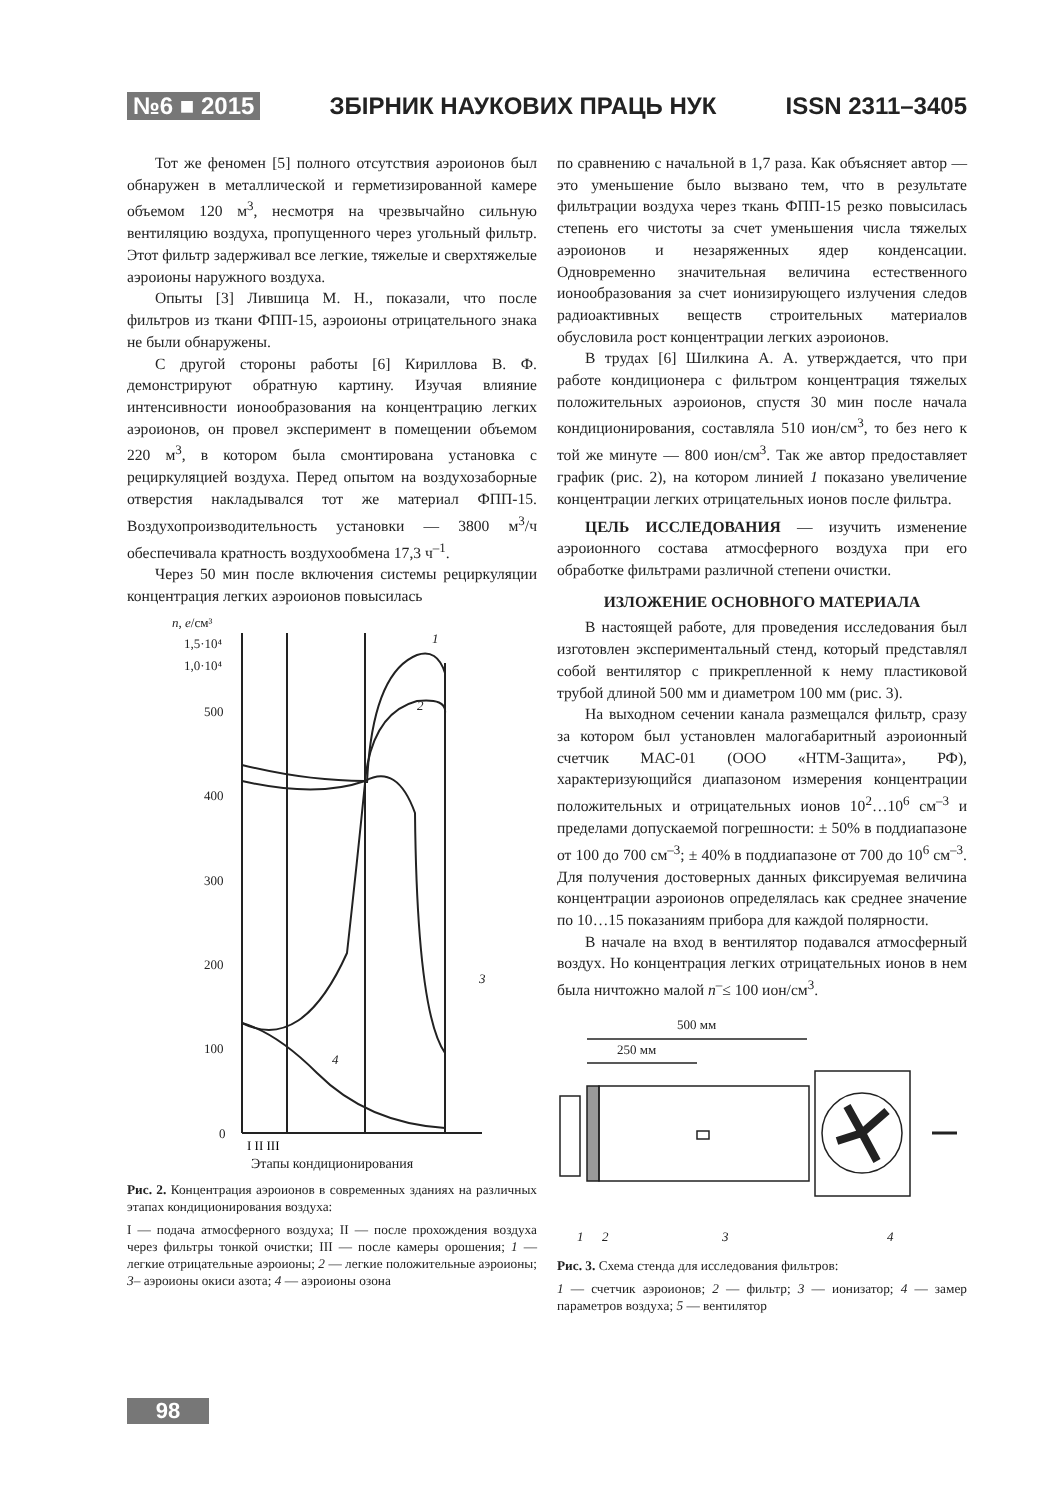№6 ■ 2015 ЗБІРНИК НАУКОВИХ ПРАЦЬ НУК ISSN 2311–3405
Тот же феномен [5] полного отсутствия аэроионов был обнаружен в металлической и герметизированной камере объемом 120 м<sup>3</sup>, несмотря на чрезвычайно сильную вентиляцию воздуха, пропущенного через угольный фильтр. Этот фильтр задерживал все легкие, тяжелые и сверхтяжелые аэроионы наружного воздуха.
Опыты [3] Лившица М. Н., показали, что после фильтров из ткани ФПП-15, аэроионы отрицательного знака не были обнаружены.
С другой стороны работы [6] Кириллова В. Ф. демонстрируют обратную картину. Изучая влияние интенсивности ионообразования на концентрацию легких аэроионов, он провел эксперимент в помещении объемом 220 м<sup>3</sup>, в котором была смонтирована установка с рециркуляцией воздуха. Перед опытом на воздухозаборные отверстия накладывался тот же материал ФПП-15. Воздухопроизводительность установки — 3800 м<sup>3</sup>/ч обеспечивала кратность воздухообмена 17,3 ч<sup>–1</sup>.
Через 50 мин после включения системы рециркуляции концентрация легких аэроионов повысилась
n, e/см³
1,5·10⁴
1,0·10⁴
500
400
300
200
100
0
1
2
3
4
I II III
Этапы кондиционирования
Рис. 2. Концентрация аэроионов в современных зданиях на различных этапах кондиционирования воздуха:
I — подача атмосферного воздуха; II — после прохождения воздуха через фильтры тонкой очистки; III — после камеры орошения; 1 — легкие отрицательные аэроионы; 2 — легкие положительные аэроионы; 3– аэроионы окиси азота; 4 — аэроионы озона
по сравнению с начальной в 1,7 раза. Как объясняет автор — это уменьшение было вызвано тем, что в результате фильтрации воздуха через ткань ФПП-15 резко повысилась степень его чистоты за счет уменьшения числа тяжелых аэроионов и незаряженных ядер конденсации. Одновременно значительная величина естественного ионообразования за счет ионизирующего излучения следов радиоактивных веществ строительных материалов обусловила рост концентрации легких аэроионов.
В трудах [6] Шилкина А. А. утверждается, что при работе кондиционера с фильтром концентрация тяжелых положительных аэроионов, спустя 30 мин после начала кондиционирования, составляла 510 ион/см<sup>3</sup>, то без него к той же минуте — 800 ион/см<sup>3</sup>. Так же автор предоставляет график (рис. 2), на котором линией 1 показано увеличение концентрации легких отрицательных ионов после фильтра.
ЦЕЛЬ ИССЛЕДОВАНИЯ — изучить изменение аэроионного состава атмосферного воздуха при его обработке фильтрами различной степени очистки.
ИЗЛОЖЕНИЕ ОСНОВНОГО МАТЕРИАЛА
В настоящей работе, для проведения исследования был изготовлен экспериментальный стенд, который представлял собой вентилятор с прикрепленной к нему пластиковой трубой длиной 500 мм и диаметром 100 мм (рис. 3).
На выходном сечении канала размещался фильтр, сразу за котором был установлен малогабаритный аэроионный счетчик МАС-01 (ООО «НТМ-Защита», РФ), характеризующийся диапазоном измерения концентрации положительных и отрицательных ионов 10<sup>2</sup>…10<sup>6</sup> см<sup>–3</sup> и пределами допускаемой погрешности: ± 50% в поддиапазоне от 100 до 700 см<sup>–3</sup>; ± 40% в поддиапазоне от 700 до 10<sup>6</sup> см<sup>–3</sup>. Для получения достоверных данных фиксируемая величина концентрации аэроионов определялась как среднее значение по 10…15 показаниям прибора для каждой полярности.
В начале на вход в вентилятор подавался атмосферный воздух. Но концентрация легких отрицательных ионов в нем была ничтожно малой n<sup>–</sup>≤ 100 ион/см<sup>3</sup>.
500 мм
250 мм
1
2
3
4
Рис. 3. Схема стенда для исследования фильтров:
1 — счетчик аэроионов; 2 — фильтр; 3 — ионизатор; 4 — замер параметров воздуха; 5 — вентилятор
98